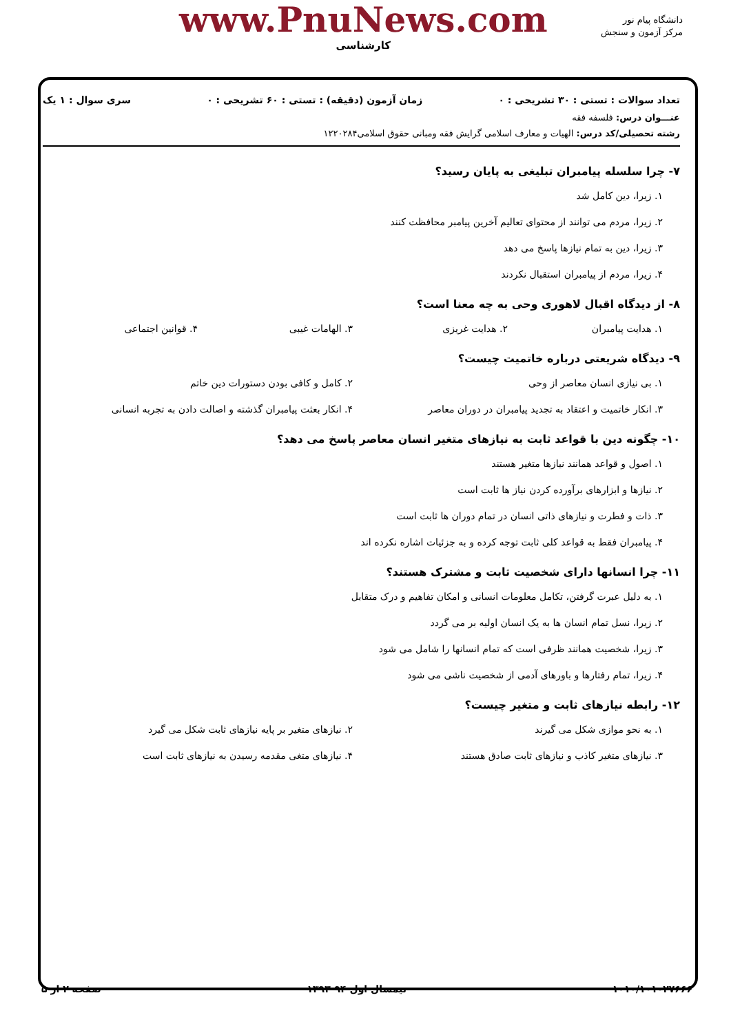دانشگاه پیام نور
مرکز آزمون و سنجش
www.PnuNews.com
کارشناسی
تعداد سوالات : تستی : ۳۰ تشریحی : ۰ زمان آزمون (دقیقه) : تستی : ۶۰ تشریحی : ۰ سری سوال : ۱ یک
عنـــوان درس: فلسفه فقه
رشته تحصیلی/کد درس: الهیات و معارف اسلامی گرایش فقه ومبانی حقوق اسلامی۱۲۲۰۲۸۴
۷- چرا سلسله پیامبران تبلیغی به پایان رسید؟
۱. زیرا، دین کامل شد
۲. زیرا، مردم می توانند از محتوای تعالیم آخرین پیامبر محافظت کنند
۳. زیرا، دین به تمام نیازها پاسخ می دهد
۴. زیرا، مردم از پیامبران استقبال نکردند
۸- از دیدگاه اقبال لاهوری وحی به چه معنا است؟
۱. هدایت پیامبران ۲. هدایت غریزی ۳. الهامات غیبی ۴. قوانین اجتماعی
۹- دیدگاه شریعتی درباره خاتمیت چیست؟
۱. بی نیازی انسان معاصر از وحی ۲. کامل و کافی بودن دستورات دین خاتم
۳. انکار خاتمیت و اعتقاد به تجدید پیامبران در دوران معاصر ۴. انکار بعثت پیامبران گذشته و اصالت دادن به تجربه انسانی
۱۰- چگونه دین با قواعد ثابت به نیازهای متغیر انسان معاصر پاسخ می دهد؟
۱. اصول و قواعد همانند نیازها متغیر هستند
۲. نیازها و ابزارهای برآورده کردن نیاز ها ثابت است
۳. ذات و فطرت و نیازهای ذاتی انسان در تمام دوران ها ثابت است
۴. پیامبران فقط به قواعد کلی ثابت توجه کرده و به جزئیات اشاره نکرده اند
۱۱- چرا انسانها دارای شخصیت ثابت و مشترک هستند؟
۱. به دلیل عبرت گرفتن، تکامل معلومات انسانی و امکان تفاهیم و درک متقابل
۲. زیرا، نسل تمام انسان ها به یک انسان اولیه بر می گردد
۳. زیرا، شخصیت همانند ظرفی است که تمام انسانها را شامل می شود
۴. زیرا، تمام رفتارها و باورهای آدمی از شخصیت ناشی می شود
۱۲- رابطه نیازهای ثابت و متغیر چیست؟
۱. به نحو موازی شکل می گیرند ۲. نیازهای متغیر بر پایه نیازهای ثابت شکل می گیرد
۳. نیازهای متغیر کاذب و نیازهای ثابت صادق هستند ۴. نیازهای متغی مقدمه رسیدن به نیازهای ثابت است
۱۰۱۰/۱۰۱۰۲۷۶۶۶ نیمسال اول ۹۴-۱۳۹۳ صفحه ۲ از ۵